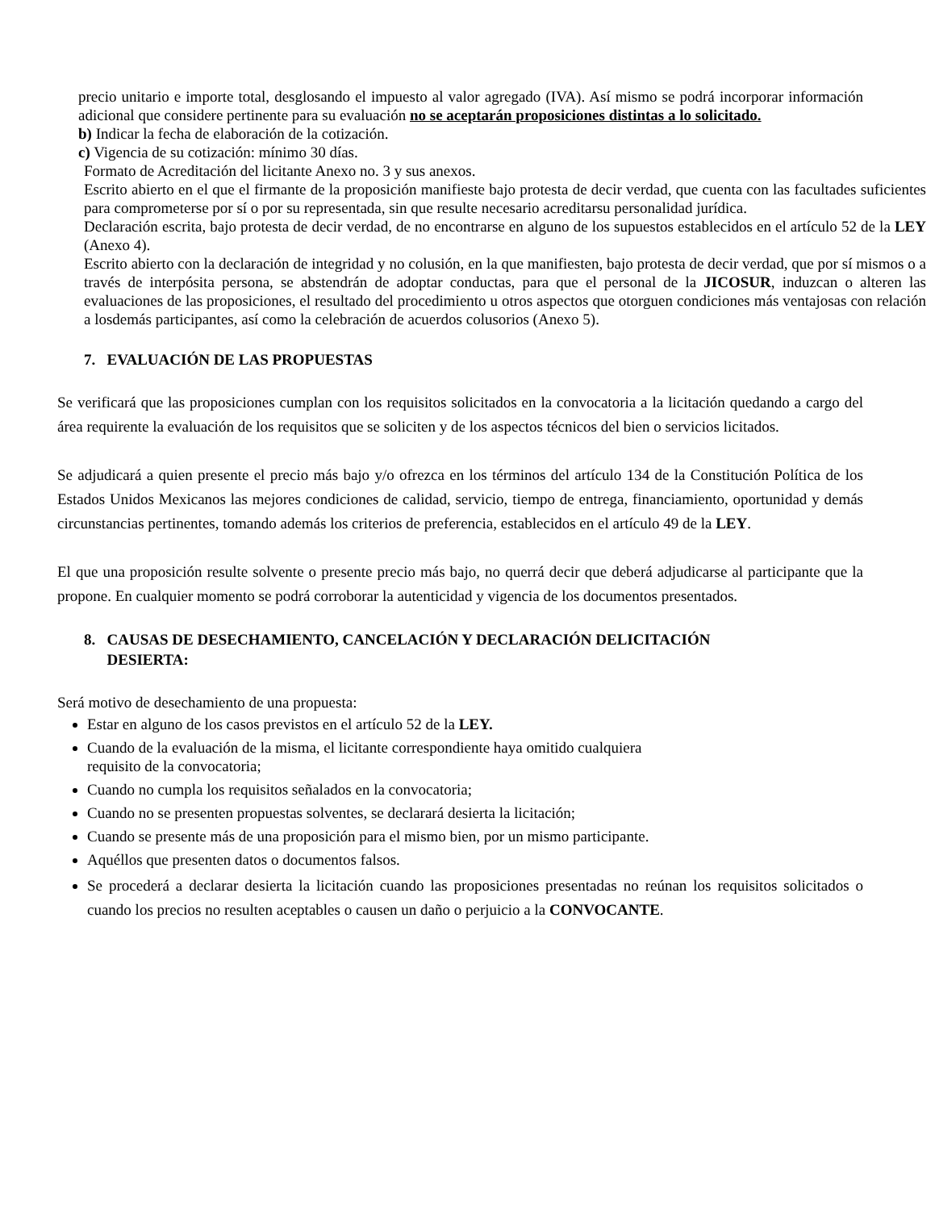precio unitario e importe total, desglosando el impuesto al valor agregado (IVA). Así mismo se podrá incorporar información adicional que considere pertinente para su evaluación no se aceptarán proposiciones distintas a lo solicitado.
b) Indicar la fecha de elaboración de la cotización.
c) Vigencia de su cotización: mínimo 30 días.
Formato de Acreditación del licitante Anexo no. 3 y sus anexos.
Escrito abierto en el que el firmante de la proposición manifieste bajo protesta de decir verdad, que cuenta con las facultades suficientes para comprometerse por sí o por su representada, sin que resulte necesario acreditarsu personalidad jurídica.
Declaración escrita, bajo protesta de decir verdad, de no encontrarse en alguno de los supuestos establecidos en el artículo 52 de la LEY (Anexo 4).
Escrito abierto con la declaración de integridad y no colusión, en la que manifiesten, bajo protesta de decir verdad, que por sí mismos o a través de interpósita persona, se abstendrán de adoptar conductas, para que el personal de la JICOSUR, induzcan o alteren las evaluaciones de las proposiciones, el resultado del procedimiento u otros aspectos que otorguen condiciones más ventajosas con relación a losdemás participantes, así como la celebración de acuerdos colusorios (Anexo 5).
7. EVALUACIÓN DE LAS PROPUESTAS
Se verificará que las proposiciones cumplan con los requisitos solicitados en la convocatoria a la licitación quedando a cargo del área requirente la evaluación de los requisitos que se soliciten y de los aspectos técnicos del bien o servicios licitados.
Se adjudicará a quien presente el precio más bajo y/o ofrezca en los términos del artículo 134 de la Constitución Política de los Estados Unidos Mexicanos las mejores condiciones de calidad, servicio, tiempo de entrega, financiamiento, oportunidad y demás circunstancias pertinentes, tomando además los criterios de preferencia, establecidos en el artículo 49 de la LEY.
El que una proposición resulte solvente o presente precio más bajo, no querrá decir que deberá adjudicarse al participante que la propone. En cualquier momento se podrá corroborar la autenticidad y vigencia de los documentos presentados.
8. CAUSAS DE DESECHAMIENTO, CANCELACIÓN Y DECLARACIÓN DELICITACIÓN
DESIERTA:
Será motivo de desechamiento de una propuesta:
Estar en alguno de los casos previstos en el artículo 52 de la LEY.
Cuando de la evaluación de la misma, el licitante correspondiente haya omitido cualquiera
requisito de la convocatoria;
Cuando no cumpla los requisitos señalados en la convocatoria;
Cuando no se presenten propuestas solventes, se declarará desierta la licitación;
Cuando se presente más de una proposición para el mismo bien, por un mismo participante.
Aquéllos que presenten datos o documentos falsos.
Se procederá a declarar desierta la licitación cuando las proposiciones presentadas no reúnan los requisitos solicitados o cuando los precios no resulten aceptables o causen un daño o perjuicio a la CONVOCANTE.